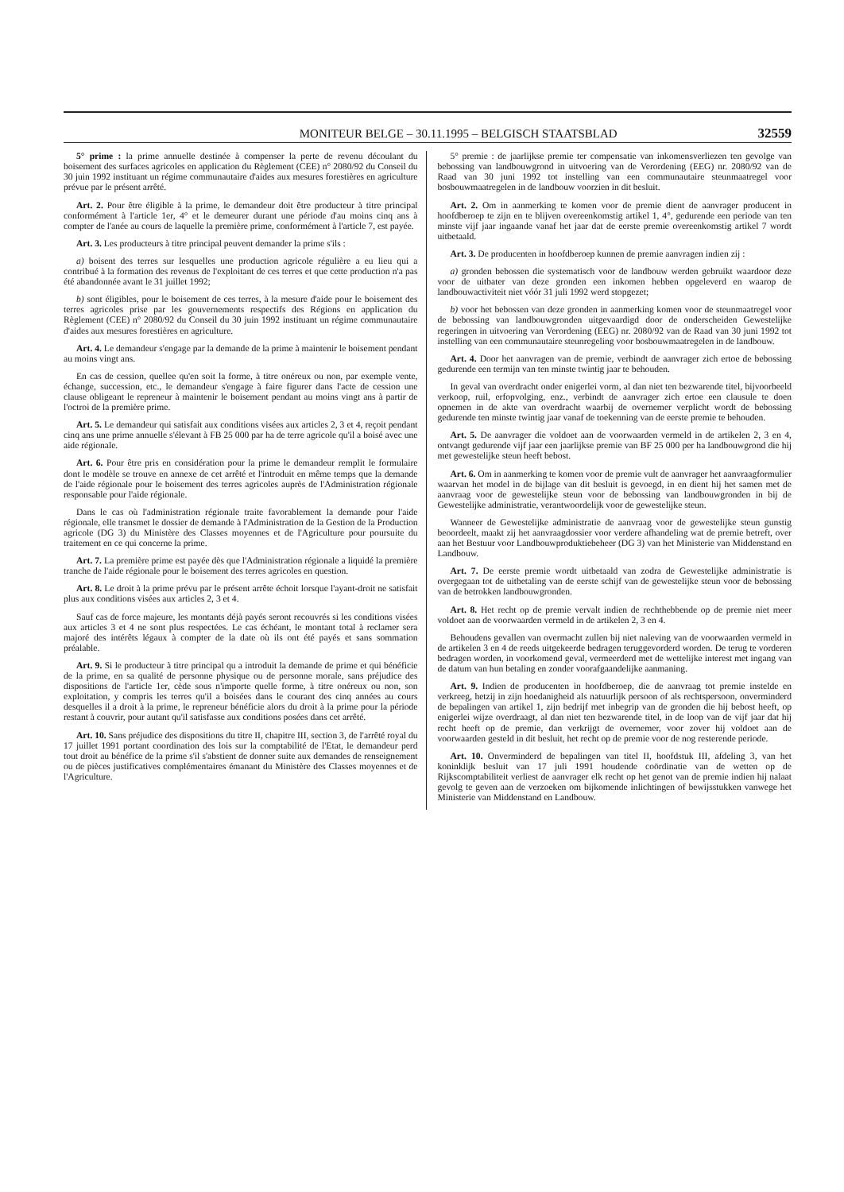MONITEUR BELGE – 30.11.1995 – BELGISCH STAATSBLAD 32559
5° prime : la prime annuelle destinée à compenser la perte de revenu découlant du boisement des surfaces agricoles en application du Règlement (CEE) n° 2080/92 du Conseil du 30 juin 1992 instituant un régime communautaire d'aides aux mesures forestières en agriculture prévue par le présent arrêté.
Art. 2. Pour être éligible à la prime, le demandeur doit être producteur à titre principal conformément à l'article 1er, 4° et le demeurer durant une période d'au moins cinq ans à compter de l'anée au cours de laquelle la première prime, conformément à l'article 7, est payée.
Art. 3. Les producteurs à titre principal peuvent demander la prime s'ils :
a) boisent des terres sur lesquelles une production agricole régulière a eu lieu qui a contribué à la formation des revenus de l'exploitant de ces terres et que cette production n'a pas été abandonnée avant le 31 juillet 1992;
b) sont éligibles, pour le boisement de ces terres, à la mesure d'aide pour le boisement des terres agricoles prise par les gouvernements respectifs des Régions en application du Règlement (CEE) n° 2080/92 du Conseil du 30 juin 1992 instituant un régime communautaire d'aides aux mesures forestières en agriculture.
Art. 4. Le demandeur s'engage par la demande de la prime à maintenir le boisement pendant au moins vingt ans.
En cas de cession, quellee qu'en soit la forme, à titre onéreux ou non, par exemple vente, échange, succession, etc., le demandeur s'engage à faire figurer dans l'acte de cession une clause obligeant le repreneur à maintenir le boisement pendant au moins vingt ans à partir de l'octroi de la première prime.
Art. 5. Le demandeur qui satisfait aux conditions visées aux articles 2, 3 et 4, reçoit pendant cinq ans une prime annuelle s'élevant à FB 25 000 par ha de terre agricole qu'il a boisé avec une aide régionale.
Art. 6. Pour être pris en considération pour la prime le demandeur remplit le formulaire dont le modèle se trouve en annexe de cet arrêté et l'introduit en même temps que la demande de l'aide régionale pour le boisement des terres agricoles auprès de l'Administration régionale responsable pour l'aide régionale.
Dans le cas où l'administration régionale traite favorablement la demande pour l'aide régionale, elle transmet le dossier de demande à l'Administration de la Gestion de la Production agricole (DG 3) du Ministère des Classes moyennes et de l'Agriculture pour poursuite du traitement en ce qui concerne la prime.
Art. 7. La première prime est payée dès que l'Administration régionale a liquidé la première tranche de l'aide régionale pour le boisement des terres agricoles en question.
Art. 8. Le droit à la prime prévu par le présent arrête échoit lorsque l'ayant-droit ne satisfait plus aux conditions visées aux articles 2, 3 et 4.
Sauf cas de force majeure, les montants déjà payés seront recouvrés si les conditions visées aux articles 3 et 4 ne sont plus respectées. Le cas échéant, le montant total à reclamer sera majoré des intérêts légaux à compter de la date où ils ont été payés et sans sommation préalable.
Art. 9. Si le producteur à titre principal qu a introduit la demande de prime et qui bénéficie de la prime, en sa qualité de personne physique ou de personne morale, sans préjudice des dispositions de l'article 1er, cède sous n'importe quelle forme, à titre onéreux ou non, son exploitation, y compris les terres qu'il a boisées dans le courant des cinq années au cours desquelles il a droit à la prime, le repreneur bénéficie alors du droit à la prime pour la période restant à couvrir, pour autant qu'il satisfasse aux conditions posées dans cet arrêté.
Art. 10. Sans préjudice des dispositions du titre II, chapitre III, section 3, de l'arrêté royal du 17 juillet 1991 portant coordination des lois sur la comptabilité de l'Etat, le demandeur perd tout droit au bénéfice de la prime s'il s'abstient de donner suite aux demandes de renseignement ou de pièces justificatives complémentaires émanant du Ministère des Classes moyennes et de l'Agriculture.
5° premie : de jaarlijkse premie ter compensatie van inkomensverliezen ten gevolge van bebossing van landbouwgrond in uitvoering van de Verordening (EEG) nr. 2080/92 van de Raad van 30 juni 1992 tot instelling van een communautaire steunmaatregel voor bosbouwmaatregelen in de landbouw voorzien in dit besluit.
Art. 2. Om in aanmerking te komen voor de premie dient de aanvrager producent in hoofdberoep te zijn en te blijven overeenkomstig artikel 1, 4°, gedurende een periode van ten minste vijf jaar ingaande vanaf het jaar dat de eerste premie overeenkomstig artikel 7 wordt uitbetaald.
Art. 3. De producenten in hoofdberoep kunnen de premie aanvragen indien zij :
a) gronden bebossen die systematisch voor de landbouw werden gebruikt waardoor deze voor de uitbater van deze gronden een inkomen hebben opgeleverd en waarop de landbouwactiviteit niet vóór 31 juli 1992 werd stopgezet;
b) voor het bebossen van deze gronden in aanmerking komen voor de steunmaatregel voor de bebossing van landbouwgronden uitgevaardigd door de onderscheiden Gewestelijke regeringen in uitvoering van Verordening (EEG) nr. 2080/92 van de Raad van 30 juni 1992 tot instelling van een communautaire steunregeling voor bosbouwmaatregelen in de landbouw.
Art. 4. Door het aanvragen van de premie, verbindt de aanvrager zich ertoe de bebossing gedurende een termijn van ten minste twintig jaar te behouden.
In geval van overdracht onder enigerlei vorm, al dan niet ten bezwarende titel, bijvoorbeeld verkoop, ruil, erfopvolging, enz., verbindt de aanvrager zich ertoe een clausule te doen opnemen in de akte van overdracht waarbij de overnemer verplicht wordt de bebossing gedurende ten minste twintig jaar vanaf de toekenning van de eerste premie te behouden.
Art. 5. De aanvrager die voldoet aan de voorwaarden vermeld in de artikelen 2, 3 en 4, ontvangt gedurende vijf jaar een jaarlijkse premie van BF 25 000 per ha landbouwgrond die hij met gewestelijke steun heeft bebost.
Art. 6. Om in aanmerking te komen voor de premie vult de aanvrager het aanvraagformulier waarvan het model in de bijlage van dit besluit is gevoegd, in en dient hij het samen met de aanvraag voor de gewestelijke steun voor de bebossing van landbouwgronden in bij de Gewestelijke administratie, verantwoordelijk voor de gewestelijke steun.
Wanneer de Gewestelijke administratie de aanvraag voor de gewestelijke steun gunstig beoordeelt, maakt zij het aanvraagdossier voor verdere afhandeling wat de premie betreft, over aan het Bestuur voor Landbouwproduktiebeheer (DG 3) van het Ministerie van Middenstand en Landbouw.
Art. 7. De eerste premie wordt uitbetaald van zodra de Gewestelijke administratie is overgegaan tot de uitbetaling van de eerste schijf van de gewestelijke steun voor de bebossing van de betrokken landbouwgronden.
Art. 8. Het recht op de premie vervalt indien de rechthebbende op de premie niet meer voldoet aan de voorwaarden vermeld in de artikelen 2, 3 en 4.
Behoudens gevallen van overmacht zullen bij niet naleving van de voorwaarden vermeld in de artikelen 3 en 4 de reeds uitgekeerde bedragen teruggevorderd worden. De terug te vorderen bedragen worden, in voorkomend geval, vermeerderd met de wettelijke interest met ingang van de datum van hun betaling en zonder voorafgaandelijke aanmaning.
Art. 9. Indien de producenten in hoofdberoep, die de aanvraag tot premie instelde en verkreeg, hetzij in zijn hoedanigheid als natuurlijk persoon of als rechtspersoon, onverminderd de bepalingen van artikel 1, zijn bedrijf met inbegrip van de gronden die hij bebost heeft, op enigerlei wijze overdraagt, al dan niet ten bezwarende titel, in de loop van de vijf jaar dat hij recht heeft op de premie, dan verkrijgt de overnemer, voor zover hij voldoet aan de voorwaarden gesteld in dit besluit, het recht op de premie voor de nog resterende periode.
Art. 10. Onverminderd de bepalingen van titel II, hoofdstuk III, afdeling 3, van het koninklijk besluit van 17 juli 1991 houdende coördinatie van de wetten op de Rijkscomptabiliteit verliest de aanvrager elk recht op het genot van de premie indien hij nalaat gevolg te geven aan de verzoeken om bijkomende inlichtingen of bewijsstukken vanwege het Ministerie van Middenstand en Landbouw.